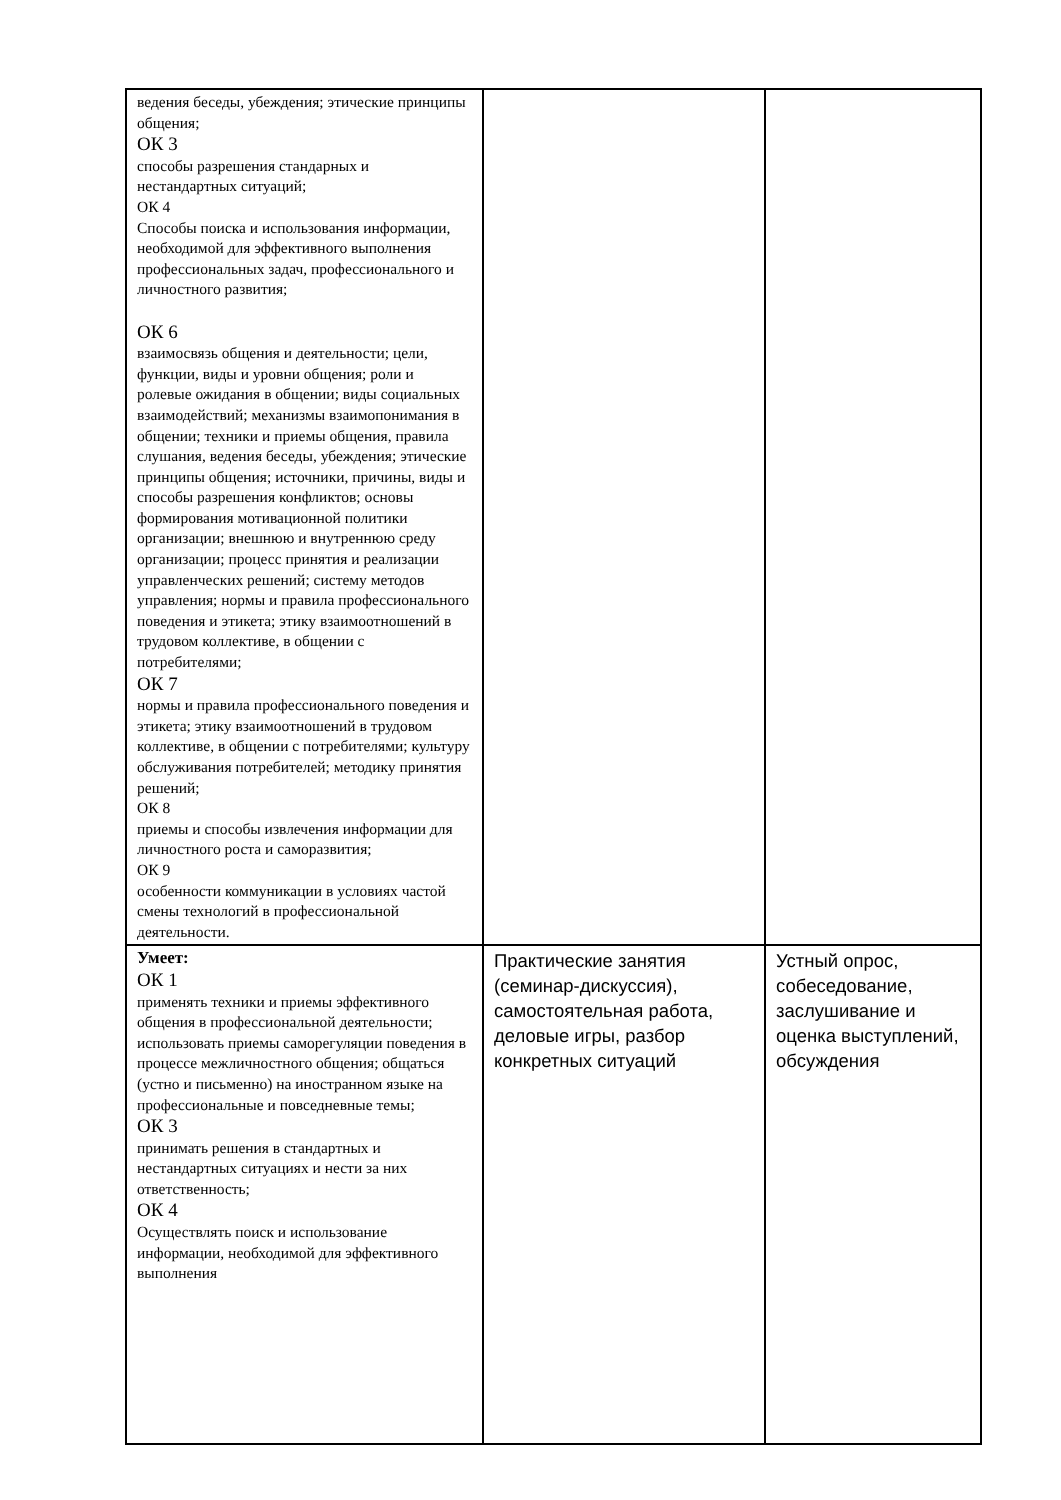| ведения беседы, убеждения; этические принципы общения; ОК 3 способы разрешения стандарных и нестандартных ситуаций; ОК 4 Способы поиска и использования информации, необходимой для эффективного выполнения профессиональных задач, профессионального и личностного развития; ОК 6 взаимосвязь общения и деятельности; цели, функции, виды и уровни общения; роли и ролевые ожидания в общении; виды социальных взаимодействий; механизмы взаимопонимания в общении; техники и приемы общения, правила слушания, ведения беседы, убеждения; этические принципы общения; источники, причины, виды и способы разрешения конфликтов; основы формирования мотивационной политики организации; внешнюю и внутреннюю среду организации; процесс принятия и реализации управленческих решений; систему методов управления; нормы и правила профессионального поведения и этикета; этику взаимоотношений в трудовом коллективе, в общении с потребителями; ОК 7 нормы и правила профессионального поведения и этикета; этику взаимоотношений в трудовом коллективе, в общении с потребителями; культуру обслуживания потребителей; методику принятия решений; ОК 8 приемы и способы извлечения информации для личностного роста и саморазвития; ОК 9 особенности коммуникации в условиях частой смены технологий в профессиональной деятельности. | | |
| Умеет: ОК 1 применять техники и приемы эффективного общения в профессиональной деятельности; использовать приемы саморегуляции поведения в процессе межличностного общения; общаться (устно и письменно) на иностранном языке на профессиональные и повседневные темы; ОК 3 принимать решения в стандартных и нестандартных ситуациях и нести за них ответственность; ОК 4 Осуществлять поиск и использование информации, необходимой для эффективного выполнения | Практические занятия (семинар-дискуссия), самостоятельная работа, деловые игры, разбор конкретных ситуаций | Устный опрос, собеседование, заслушивание и оценка выступлений, обсуждения |